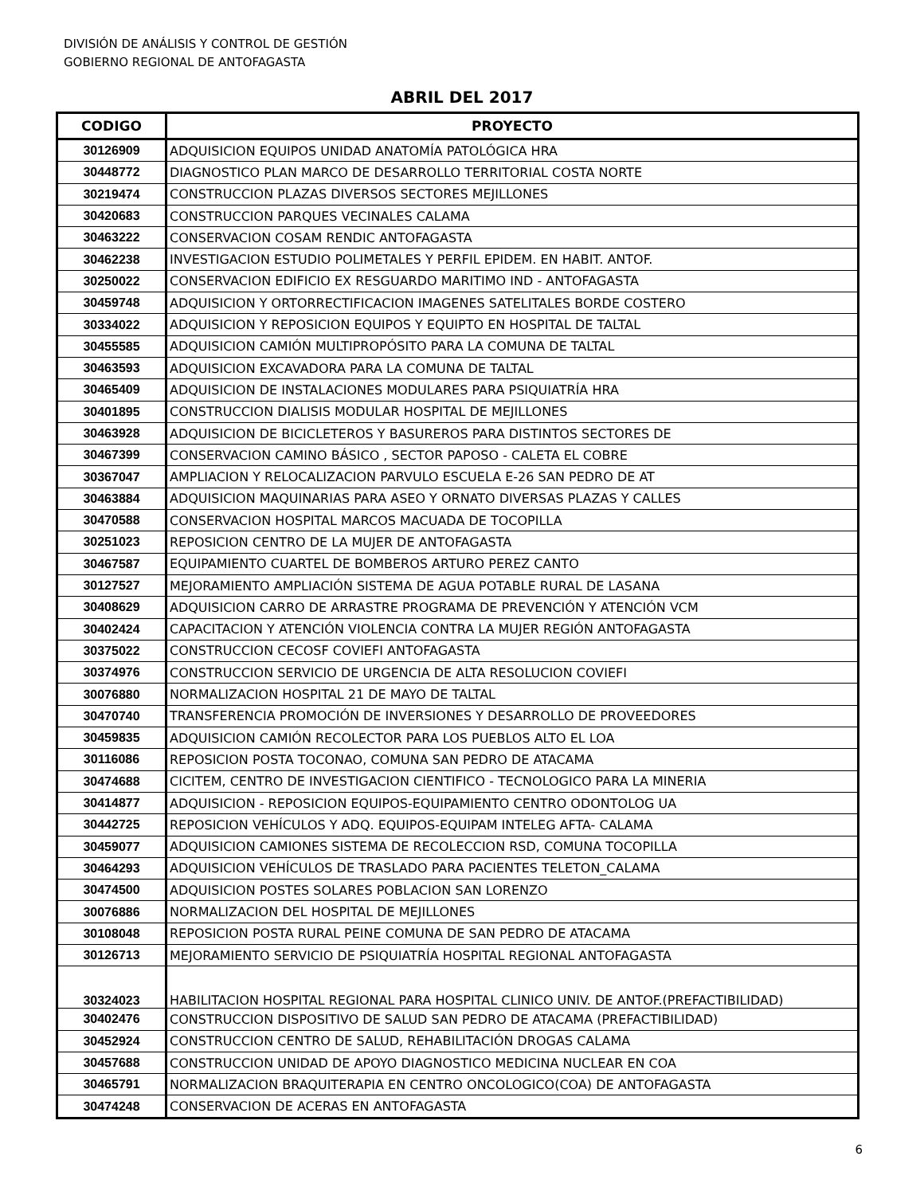DIVISIÓN DE ANÁLISIS Y CONTROL DE GESTIÓN
GOBIERNO REGIONAL DE ANTOFAGASTA
ABRIL DEL 2017
| CODIGO | PROYECTO |
| --- | --- |
| 30126909 | ADQUISICION EQUIPOS UNIDAD ANATOMÍA PATOLÓGICA HRA |
| 30448772 | DIAGNOSTICO PLAN MARCO DE DESARROLLO TERRITORIAL COSTA NORTE |
| 30219474 | CONSTRUCCION PLAZAS DIVERSOS SECTORES MEJILLONES |
| 30420683 | CONSTRUCCION PARQUES VECINALES CALAMA |
| 30463222 | CONSERVACION COSAM RENDIC ANTOFAGASTA |
| 30462238 | INVESTIGACION ESTUDIO POLIMETALES Y PERFIL EPIDEM. EN HABIT. ANTOF. |
| 30250022 | CONSERVACION EDIFICIO EX RESGUARDO MARITIMO IND - ANTOFAGASTA |
| 30459748 | ADQUISICION Y ORTORRECTIFICACION IMAGENES SATELITALES BORDE COSTERO |
| 30334022 | ADQUISICION Y REPOSICION EQUIPOS Y EQUIPTO EN HOSPITAL DE TALTAL |
| 30455585 | ADQUISICION CAMIÓN MULTIPROPÓSITO PARA LA COMUNA DE TALTAL |
| 30463593 | ADQUISICION EXCAVADORA PARA LA COMUNA DE TALTAL |
| 30465409 | ADQUISICION DE INSTALACIONES MODULARES PARA PSIQUIATRÍA HRA |
| 30401895 | CONSTRUCCION DIALISIS MODULAR HOSPITAL DE MEJILLONES |
| 30463928 | ADQUISICION DE BICICLETEROS Y BASUREROS PARA DISTINTOS SECTORES DE |
| 30467399 | CONSERVACION CAMINO BÁSICO , SECTOR PAPOSO - CALETA EL COBRE |
| 30367047 | AMPLIACION Y RELOCALIZACION PARVULO ESCUELA E-26 SAN PEDRO DE AT |
| 30463884 | ADQUISICION MAQUINARIAS PARA ASEO Y ORNATO DIVERSAS PLAZAS Y CALLES |
| 30470588 | CONSERVACION HOSPITAL MARCOS MACUADA DE TOCOPILLA |
| 30251023 | REPOSICION CENTRO DE LA MUJER DE ANTOFAGASTA |
| 30467587 | EQUIPAMIENTO CUARTEL DE BOMBEROS ARTURO PEREZ CANTO |
| 30127527 | MEJORAMIENTO AMPLIACIÓN SISTEMA DE AGUA POTABLE RURAL DE LASANA |
| 30408629 | ADQUISICION CARRO DE ARRASTRE PROGRAMA DE PREVENCIÓN Y ATENCIÓN VCM |
| 30402424 | CAPACITACION Y ATENCIÓN VIOLENCIA CONTRA LA MUJER REGIÓN ANTOFAGASTA |
| 30375022 | CONSTRUCCION CECOSF COVIEFI ANTOFAGASTA |
| 30374976 | CONSTRUCCION SERVICIO DE URGENCIA DE ALTA RESOLUCION COVIEFI |
| 30076880 | NORMALIZACION HOSPITAL 21 DE MAYO DE TALTAL |
| 30470740 | TRANSFERENCIA PROMOCIÓN DE INVERSIONES Y DESARROLLO DE PROVEEDORES |
| 30459835 | ADQUISICION CAMIÓN RECOLECTOR PARA LOS PUEBLOS ALTO EL LOA |
| 30116086 | REPOSICION POSTA TOCONAO, COMUNA SAN PEDRO DE ATACAMA |
| 30474688 | CICITEM, CENTRO DE INVESTIGACION CIENTIFICO - TECNOLOGICO PARA LA MINERIA |
| 30414877 | ADQUISICION - REPOSICION EQUIPOS-EQUIPAMIENTO CENTRO ODONTOLOG UA |
| 30442725 | REPOSICION VEHÍCULOS Y ADQ. EQUIPOS-EQUIPAM INTELEG AFTA- CALAMA |
| 30459077 | ADQUISICION CAMIONES SISTEMA DE RECOLECCION RSD, COMUNA TOCOPILLA |
| 30464293 | ADQUISICION VEHÍCULOS DE TRASLADO PARA PACIENTES TELETON_CALAMA |
| 30474500 | ADQUISICION POSTES SOLARES POBLACION SAN LORENZO |
| 30076886 | NORMALIZACION DEL HOSPITAL DE MEJILLONES |
| 30108048 | REPOSICION POSTA RURAL PEINE COMUNA DE SAN PEDRO DE ATACAMA |
| 30126713 | MEJORAMIENTO SERVICIO DE PSIQUIATRÍA HOSPITAL REGIONAL ANTOFAGASTA |
| 30324023 | HABILITACION HOSPITAL REGIONAL PARA HOSPITAL CLINICO UNIV. DE ANTOF.(PREFACTIBILIDAD) |
| 30402476 | CONSTRUCCION DISPOSITIVO DE SALUD SAN PEDRO DE ATACAMA (PREFACTIBILIDAD) |
| 30452924 | CONSTRUCCION CENTRO DE SALUD, REHABILITACIÓN DROGAS CALAMA |
| 30457688 | CONSTRUCCION UNIDAD DE APOYO DIAGNOSTICO MEDICINA NUCLEAR EN COA |
| 30465791 | NORMALIZACION BRAQUITERAPIA EN CENTRO ONCOLOGICO(COA) DE ANTOFAGASTA |
| 30474248 | CONSERVACION DE ACERAS EN ANTOFAGASTA |
6